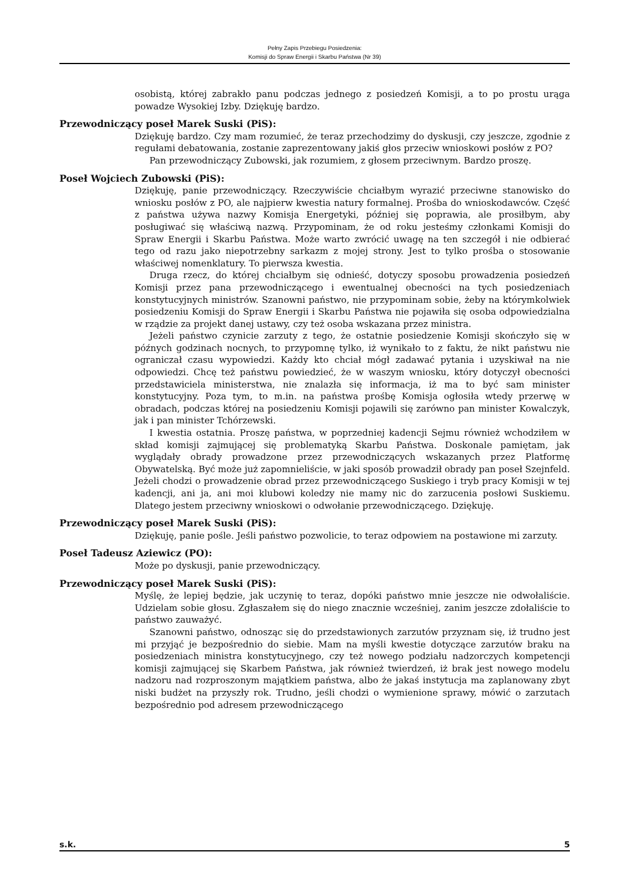Pełny Zapis Przebiegu Posiedzenia:
Komisji do Spraw Energii i Skarbu Państwa (Nr 39)
osobistą, której zabrakło panu podczas jednego z posiedzeń Komisji, a to po prostu urąga powadze Wysokiej Izby. Dziękuję bardzo.
Przewodniczący poseł Marek Suski (PiS):
Dziękuję bardzo. Czy mam rozumieć, że teraz przechodzimy do dyskusji, czy jeszcze, zgodnie z regułami debatowania, zostanie zaprezentowany jakiś głos przeciw wnioskowi posłów z PO?
Pan przewodniczący Zubowski, jak rozumiem, z głosem przeciwnym. Bardzo proszę.
Poseł Wojciech Zubowski (PiS):
Dziękuję, panie przewodniczący. Rzeczywiście chciałbym wyrazić przeciwne stanowisko do wniosku posłów z PO, ale najpierw kwestia natury formalnej. Prośba do wnioskodawców. Część z państwa używa nazwy Komisja Energetyki, później się poprawia, ale prosiłbym, aby posługiwać się właściwą nazwą. Przypominam, że od roku jesteśmy członkami Komisji do Spraw Energii i Skarbu Państwa. Może warto zwrócić uwagę na ten szczegół i nie odbierać tego od razu jako niepotrzebny sarkazm z mojej strony. Jest to tylko prośba o stosowanie właściwej nomenklatury. To pierwsza kwestia.
Druga rzecz, do której chciałbym się odnieść, dotyczy sposobu prowadzenia posiedzeń Komisji przez pana przewodniczącego i ewentualnej obecności na tych posiedzeniach konstytucyjnych ministrów. Szanowni państwo, nie przypominam sobie, żeby na którymkolwiek posiedzeniu Komisji do Spraw Energii i Skarbu Państwa nie pojawiła się osoba odpowiedzialna w rządzie za projekt danej ustawy, czy też osoba wskazana przez ministra.
Jeżeli państwo czynicie zarzuty z tego, że ostatnie posiedzenie Komisji skończyło się w późnych godzinach nocnych, to przypomnę tylko, iż wynikało to z faktu, że nikt państwu nie ograniczał czasu wypowiedzi. Każdy kto chciał mógł zadawać pytania i uzyskiwał na nie odpowiedzi. Chcę też państwu powiedzieć, że w waszym wniosku, który dotyczył obecności przedstawiciela ministerstwa, nie znalazła się informacja, iż ma to być sam minister konstytucyjny. Poza tym, to m.in. na państwa prośbę Komisja ogłosiła wtedy przerwę w obradach, podczas której na posiedzeniu Komisji pojawili się zarówno pan minister Kowalczyk, jak i pan minister Tchórzewski.
I kwestia ostatnia. Proszę państwa, w poprzedniej kadencji Sejmu również wchodziłem w skład komisji zajmującej się problematyką Skarbu Państwa. Doskonale pamiętam, jak wyglądały obrady prowadzone przez przewodniczących wskazanych przez Platformę Obywatelską. Być może już zapomnieliście, w jaki sposób prowadził obrady pan poseł Szejnfeld. Jeżeli chodzi o prowadzenie obrad przez przewodniczącego Suskiego i tryb pracy Komisji w tej kadencji, ani ja, ani moi klubowi koledzy nie mamy nic do zarzucenia posłowi Suskiemu. Dlatego jestem przeciwny wnioskowi o odwołanie przewodniczącego. Dziękuję.
Przewodniczący poseł Marek Suski (PiS):
Dziękuję, panie pośle. Jeśli państwo pozwolicie, to teraz odpowiem na postawione mi zarzuty.
Poseł Tadeusz Aziewicz (PO):
Może po dyskusji, panie przewodniczący.
Przewodniczący poseł Marek Suski (PiS):
Myślę, że lepiej będzie, jak uczynię to teraz, dopóki państwo mnie jeszcze nie odwołaliście. Udzielam sobie głosu. Zgłaszałem się do niego znacznie wcześniej, zanim jeszcze zdołaliście to państwo zauważyć.
Szanowni państwo, odnosząc się do przedstawionych zarzutów przyznam się, iż trudno jest mi przyjąć je bezpośrednio do siebie. Mam na myśli kwestie dotyczące zarzutów braku na posiedzeniach ministra konstytucyjnego, czy też nowego podziału nadzorczych kompetencji komisji zajmującej się Skarbem Państwa, jak również twierdzeń, iż brak jest nowego modelu nadzoru nad rozproszonym majątkiem państwa, albo że jakaś instytucja ma zaplanowany zbyt niski budżet na przyszły rok. Trudno, jeśli chodzi o wymienione sprawy, mówić o zarzutach bezpośrednio pod adresem przewodniczącego
s.k. 5